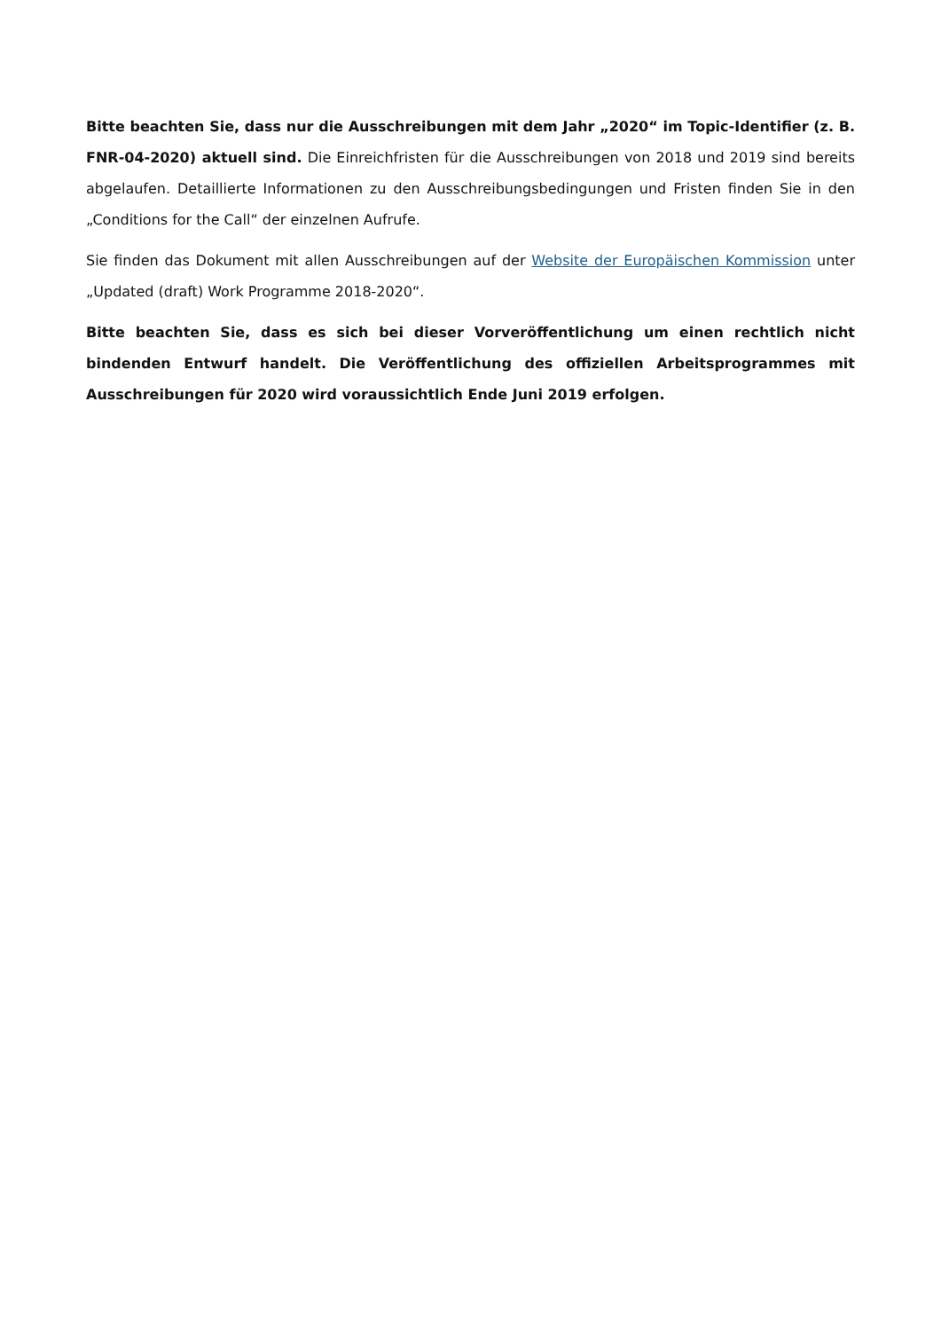Bitte beachten Sie, dass nur die Ausschreibungen mit dem Jahr „2020“ im Topic-Identifier (z. B. FNR-04-2020) aktuell sind. Die Einreichfristen für die Ausschreibungen von 2018 und 2019 sind bereits abgelaufen. Detaillierte Informationen zu den Ausschreibungsbedingungen und Fristen finden Sie in den „Conditions for the Call“ der einzelnen Aufrufe.
Sie finden das Dokument mit allen Ausschreibungen auf der Website der Europäischen Kommission unter „Updated (draft) Work Programme 2018-2020“.
Bitte beachten Sie, dass es sich bei dieser Vorveröffentlichung um einen rechtlich nicht bindenden Entwurf handelt. Die Veröffentlichung des offiziellen Arbeitsprogrammes mit Ausschreibungen für 2020 wird voraussichtlich Ende Juni 2019 erfolgen.